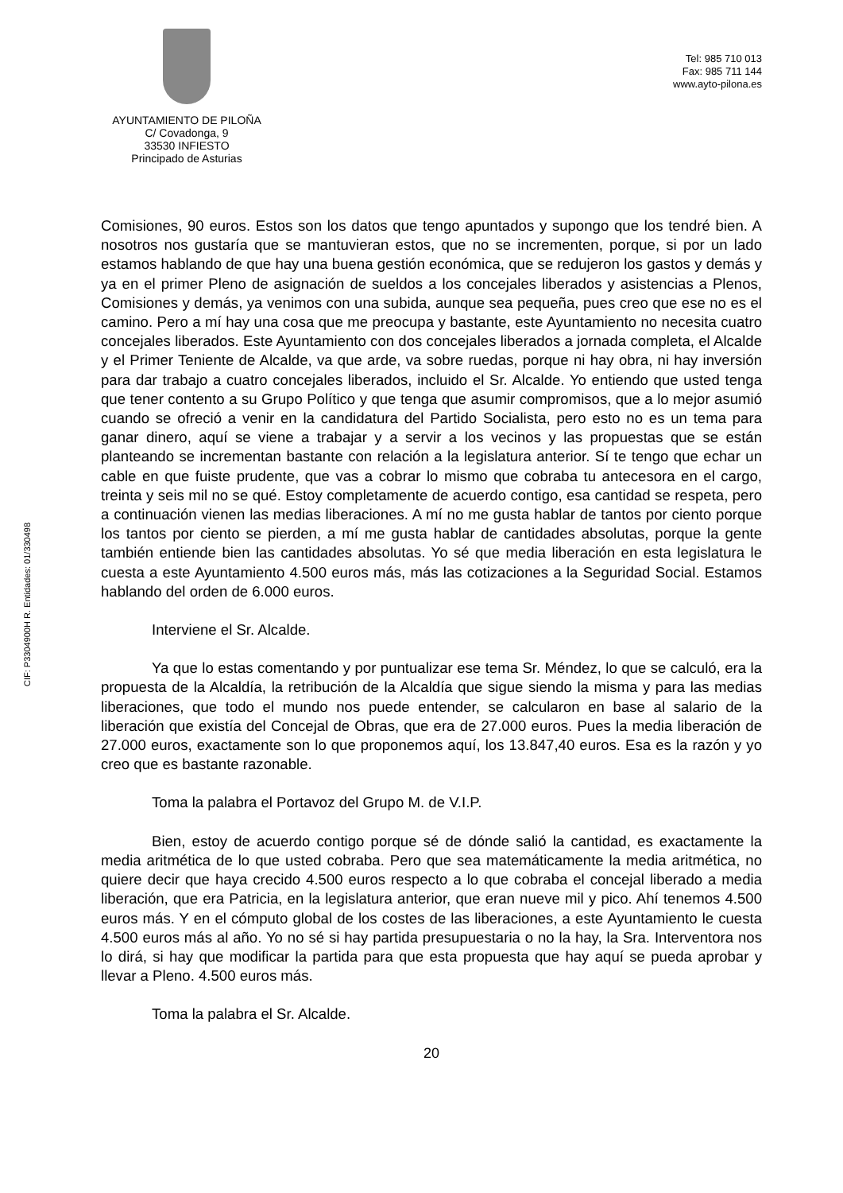AYUNTAMIENTO DE PILOÑA
C/ Covadonga, 9
33530 INFIESTO
Principado de Asturias
Tel: 985 710 013
Fax: 985 711 144
www.ayto-pilona.es
CIF: P3304900H R. Entidades: 01/330498
Comisiones, 90 euros. Estos son los datos que tengo apuntados y supongo que los tendré bien. A nosotros nos gustaría que se mantuvieran estos, que no se incrementen, porque, si por un lado estamos hablando de que hay una buena gestión económica, que se redujeron los gastos y demás y ya en el primer Pleno de asignación de sueldos a los concejales liberados y asistencias a Plenos, Comisiones y demás, ya venimos con una subida, aunque sea pequeña, pues creo que ese no es el camino. Pero a mí hay una cosa que me preocupa y bastante, este Ayuntamiento no necesita cuatro concejales liberados. Este Ayuntamiento con dos concejales liberados a jornada completa, el Alcalde y el Primer Teniente de Alcalde, va que arde, va sobre ruedas, porque ni hay obra, ni hay inversión para dar trabajo a cuatro concejales liberados, incluido el Sr. Alcalde. Yo entiendo que usted tenga que tener contento a su Grupo Político y que tenga que asumir compromisos, que a lo mejor asumió cuando se ofreció a venir en la candidatura del Partido Socialista, pero esto no es un tema para ganar dinero, aquí se viene a trabajar y a servir a los vecinos y las propuestas que se están planteando se incrementan bastante con relación a la legislatura anterior. Sí te tengo que echar un cable en que fuiste prudente, que vas a cobrar lo mismo que cobraba tu antecesora en el cargo, treinta y seis mil no se qué. Estoy completamente de acuerdo contigo, esa cantidad se respeta, pero a continuación vienen las medias liberaciones. A mí no me gusta hablar de tantos por ciento porque los tantos por ciento se pierden, a mí me gusta hablar de cantidades absolutas, porque la gente también entiende bien las cantidades absolutas. Yo sé que media liberación en esta legislatura le cuesta a este Ayuntamiento 4.500 euros más, más las cotizaciones a la Seguridad Social. Estamos hablando del orden de 6.000 euros.
Interviene el Sr. Alcalde.
Ya que lo estas comentando y por puntualizar ese tema Sr. Méndez, lo que se calculó, era la propuesta de la Alcaldía, la retribución de la Alcaldía que sigue siendo la misma y para las medias liberaciones, que todo el mundo nos puede entender, se calcularon en base al salario de la liberación que existía del Concejal de Obras, que era de 27.000 euros. Pues la media liberación de 27.000 euros, exactamente son lo que proponemos aquí, los 13.847,40 euros. Esa es la razón y yo creo que es bastante razonable.
Toma la palabra el Portavoz del Grupo M. de V.I.P.
Bien, estoy de acuerdo contigo porque sé de dónde salió la cantidad, es exactamente la media aritmética de lo que usted cobraba. Pero que sea matemáticamente la media aritmética, no quiere decir que haya crecido 4.500 euros respecto a lo que cobraba el concejal liberado a media liberación, que era Patricia, en la legislatura anterior, que eran nueve mil y pico. Ahí tenemos 4.500 euros más. Y en el cómputo global de los costes de las liberaciones, a este Ayuntamiento le cuesta 4.500 euros más al año. Yo no sé si hay partida presupuestaria o no la hay, la Sra. Interventora nos lo dirá, si hay que modificar la partida para que esta propuesta que hay aquí se pueda aprobar y llevar a Pleno. 4.500 euros más.
Toma la palabra el Sr. Alcalde.
20